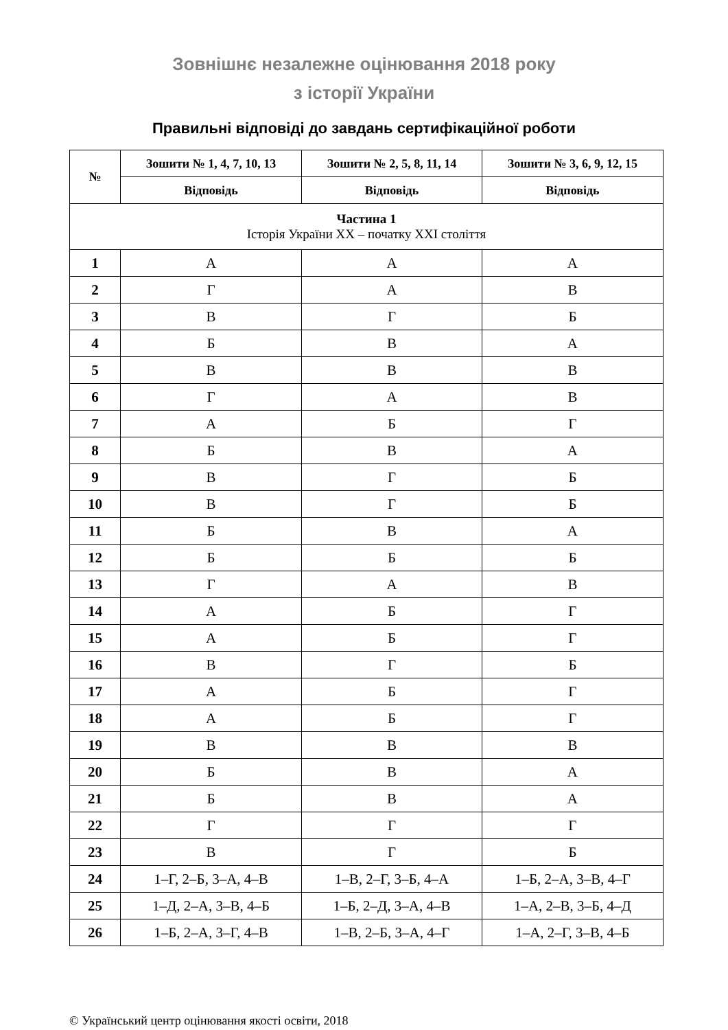Зовнішнє незалежне оцінювання 2018 року
з історії України
Правильні відповіді до завдань сертифікаційної роботи
| № | Зошити № 1, 4, 7, 10, 13 | Зошити № 2, 5, 8, 11, 14 | Зошити № 3, 6, 9, 12, 15 |
| --- | --- | --- | --- |
| | Відповідь | Відповідь | Відповідь |
| Частина 1 Історія України ХХ – початку ХХІ століття | | | |
| 1 | А | А | А |
| 2 | Г | А | В |
| 3 | В | Г | Б |
| 4 | Б | В | А |
| 5 | В | В | В |
| 6 | Г | А | В |
| 7 | А | Б | Г |
| 8 | Б | В | А |
| 9 | В | Г | Б |
| 10 | В | Г | Б |
| 11 | Б | В | А |
| 12 | Б | Б | Б |
| 13 | Г | А | В |
| 14 | А | Б | Г |
| 15 | А | Б | Г |
| 16 | В | Г | Б |
| 17 | А | Б | Г |
| 18 | А | Б | Г |
| 19 | В | В | В |
| 20 | Б | В | А |
| 21 | Б | В | А |
| 22 | Г | Г | Г |
| 23 | В | Г | Б |
| 24 | 1–Г, 2–Б, 3–А, 4–В | 1–В, 2–Г, 3–Б, 4–А | 1–Б, 2–А, 3–В, 4–Г |
| 25 | 1–Д, 2–А, 3–В, 4–Б | 1–Б, 2–Д, 3–А, 4–В | 1–А, 2–В, 3–Б, 4–Д |
| 26 | 1–Б, 2–А, 3–Г, 4–В | 1–В, 2–Б, 3–А, 4–Г | 1–А, 2–Г, 3–В, 4–Б |
© Український центр оцінювання якості освіти, 2018